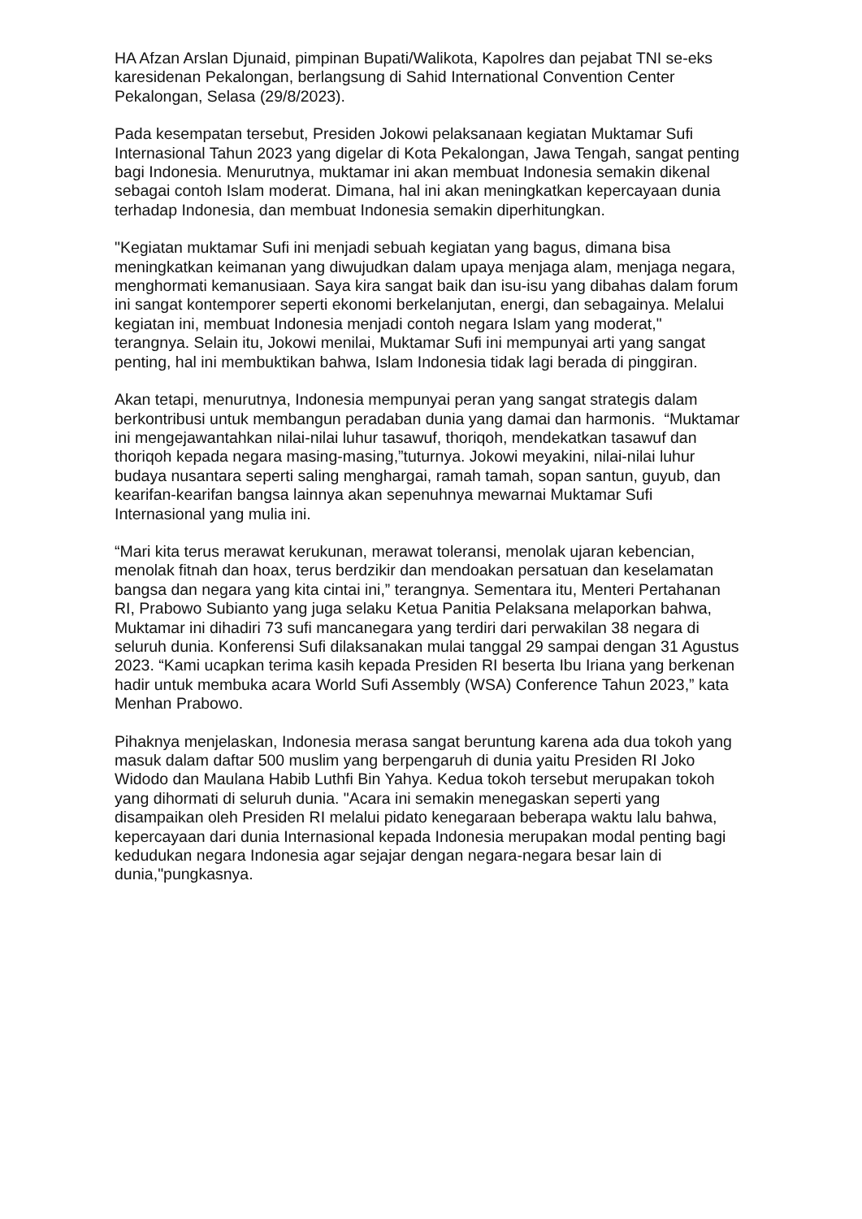HA Afzan Arslan Djunaid, pimpinan Bupati/Walikota, Kapolres dan pejabat TNI se-eks karesidenan Pekalongan, berlangsung di Sahid International Convention Center Pekalongan, Selasa (29/8/2023).
Pada kesempatan tersebut, Presiden Jokowi pelaksanaan kegiatan Muktamar Sufi Internasional Tahun 2023 yang digelar di Kota Pekalongan, Jawa Tengah, sangat penting bagi Indonesia. Menurutnya, muktamar ini akan membuat Indonesia semakin dikenal sebagai contoh Islam moderat. Dimana, hal ini akan meningkatkan kepercayaan dunia terhadap Indonesia, dan membuat Indonesia semakin diperhitungkan.
"Kegiatan muktamar Sufi ini menjadi sebuah kegiatan yang bagus, dimana bisa meningkatkan keimanan yang diwujudkan dalam upaya menjaga alam, menjaga negara, menghormati kemanusiaan. Saya kira sangat baik dan isu-isu yang dibahas dalam forum ini sangat kontemporer seperti ekonomi berkelanjutan, energi, dan sebagainya. Melalui kegiatan ini, membuat Indonesia menjadi contoh negara Islam yang moderat," terangnya. Selain itu, Jokowi menilai, Muktamar Sufi ini mempunyai arti yang sangat penting, hal ini membuktikan bahwa, Islam Indonesia tidak lagi berada di pinggiran.
Akan tetapi, menurutnya, Indonesia mempunyai peran yang sangat strategis dalam berkontribusi untuk membangun peradaban dunia yang damai dan harmonis. “Muktamar ini mengejawantahkan nilai-nilai luhur tasawuf, thoriqoh, mendekatkan tasawuf dan thoriqoh kepada negara masing-masing,”tuturnya. Jokowi meyakini, nilai-nilai luhur budaya nusantara seperti saling menghargai, ramah tamah, sopan santun, guyub, dan kearifan-kearifan bangsa lainnya akan sepenuhnya mewarnai Muktamar Sufi Internasional yang mulia ini.
“Mari kita terus merawat kerukunan, merawat toleransi, menolak ujaran kebencian, menolak fitnah dan hoax, terus berdzikir dan mendoakan persatuan dan keselamatan bangsa dan negara yang kita cintai ini,” terangnya. Sementara itu, Menteri Pertahanan RI, Prabowo Subianto yang juga selaku Ketua Panitia Pelaksana melaporkan bahwa, Muktamar ini dihadiri 73 sufi mancanegara yang terdiri dari perwakilan 38 negara di seluruh dunia. Konferensi Sufi dilaksanakan mulai tanggal 29 sampai dengan 31 Agustus 2023. “Kami ucapkan terima kasih kepada Presiden RI beserta Ibu Iriana yang berkenan hadir untuk membuka acara World Sufi Assembly (WSA) Conference Tahun 2023,” kata Menhan Prabowo.
Pihaknya menjelaskan, Indonesia merasa sangat beruntung karena ada dua tokoh yang masuk dalam daftar 500 muslim yang berpengaruh di dunia yaitu Presiden RI Joko Widodo dan Maulana Habib Luthfi Bin Yahya. Kedua tokoh tersebut merupakan tokoh yang dihormati di seluruh dunia. "Acara ini semakin menegaskan seperti yang disampaikan oleh Presiden RI melalui pidato kenegaraan beberapa waktu lalu bahwa, kepercayaan dari dunia Internasional kepada Indonesia merupakan modal penting bagi kedudukan negara Indonesia agar sejajar dengan negara-negara besar lain di dunia,"pungkasnya.